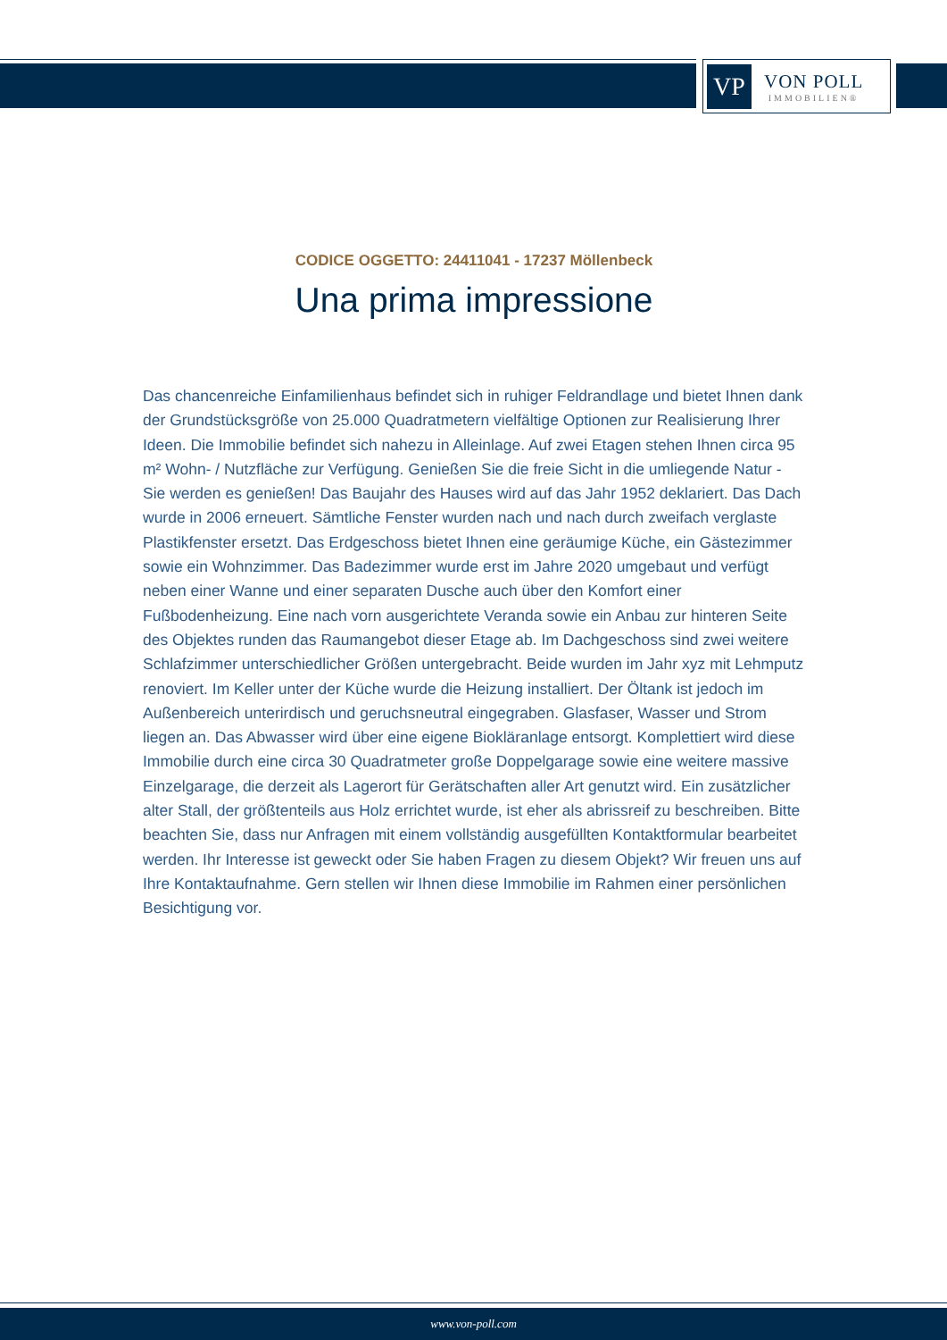VP
VON POLL
IMMOBILIEN®
CODICE OGGETTO: 24411041 - 17237 Möllenbeck
Una prima impressione
Das chancenreiche Einfamilienhaus befindet sich in ruhiger Feldrandlage und bietet Ihnen dank der Grundstücksgröße von 25.000 Quadratmetern vielfältige Optionen zur Realisierung Ihrer Ideen. Die Immobilie befindet sich nahezu in Alleinlage. Auf zwei Etagen stehen Ihnen circa 95 m² Wohn- / Nutzfläche zur Verfügung. Genießen Sie die freie Sicht in die umliegende Natur - Sie werden es genießen! Das Baujahr des Hauses wird auf das Jahr 1952 deklariert. Das Dach wurde in 2006 erneuert. Sämtliche Fenster wurden nach und nach durch zweifach verglaste Plastikfenster ersetzt. Das Erdgeschoss bietet Ihnen eine geräumige Küche, ein Gästezimmer sowie ein Wohnzimmer. Das Badezimmer wurde erst im Jahre 2020 umgebaut und verfügt neben einer Wanne und einer separaten Dusche auch über den Komfort einer Fußbodenheizung. Eine nach vorn ausgerichtete Veranda sowie ein Anbau zur hinteren Seite des Objektes runden das Raumangebot dieser Etage ab. Im Dachgeschoss sind zwei weitere Schlafzimmer unterschiedlicher Größen untergebracht. Beide wurden im Jahr xyz mit Lehmputz renoviert. Im Keller unter der Küche wurde die Heizung installiert. Der Öltank ist jedoch im Außenbereich unterirdisch und geruchsneutral eingegraben. Glasfaser, Wasser und Strom liegen an. Das Abwasser wird über eine eigene Biokläranlage entsorgt. Komplettiert wird diese Immobilie durch eine circa 30 Quadratmeter große Doppelgarage sowie eine weitere massive Einzelgarage, die derzeit als Lagerort für Gerätschaften aller Art genutzt wird. Ein zusätzlicher alter Stall, der größtenteils aus Holz errichtet wurde, ist eher als abrissreif zu beschreiben. Bitte beachten Sie, dass nur Anfragen mit einem vollständig ausgefüllten Kontaktformular bearbeitet werden. Ihr Interesse ist geweckt oder Sie haben Fragen zu diesem Objekt? Wir freuen uns auf Ihre Kontaktaufnahme. Gern stellen wir Ihnen diese Immobilie im Rahmen einer persönlichen Besichtigung vor.
www.von-poll.com